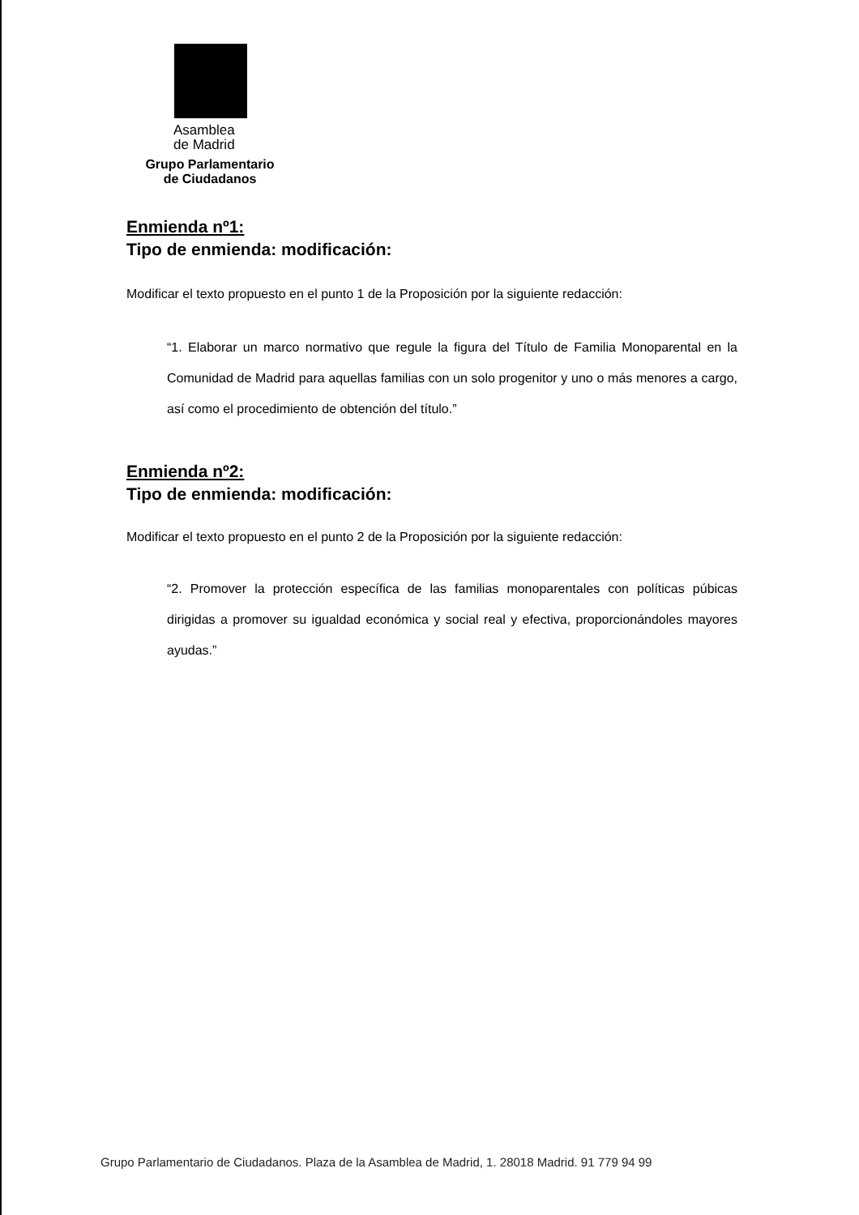Asamblea
de Madrid
Grupo Parlamentario
de Ciudadanos
Enmienda nº1:
Tipo de enmienda: modificación:
Modificar el texto propuesto en el punto 1 de la Proposición por la siguiente redacción:
“1. Elaborar un marco normativo que regule la figura del Título de Familia Monoparental en la Comunidad de Madrid para aquellas familias con un solo progenitor y uno o más menores a cargo, así como el procedimiento de obtención del título.”
Enmienda nº2:
Tipo de enmienda: modificación:
Modificar el texto propuesto en el punto 2 de la Proposición por la siguiente redacción:
“2. Promover la protección específica de las familias monoparentales con políticas púbicas dirigidas a promover su igualdad económica y social real y efectiva, proporcionándoles mayores ayudas.”
Grupo Parlamentario de Ciudadanos. Plaza de la Asamblea de Madrid, 1. 28018 Madrid. 91 779 94 99